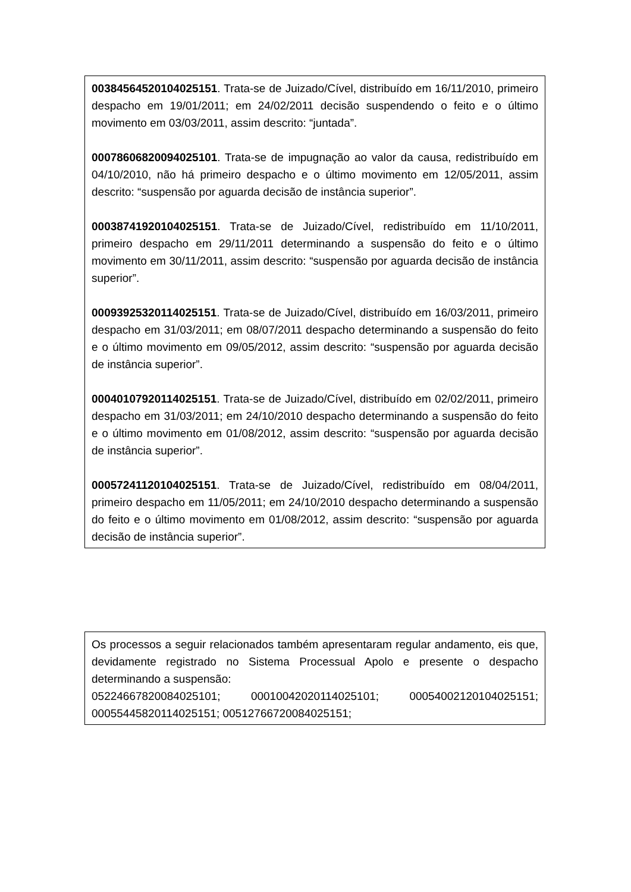00384564520104025151. Trata-se de Juizado/Cível, distribuído em 16/11/2010, primeiro despacho em 19/01/2011; em 24/02/2011 decisão suspendendo o feito e o último movimento em 03/03/2011, assim descrito: “juntada”.
00078606820094025101. Trata-se de impugnação ao valor da causa, redistribuído em 04/10/2010, não há primeiro despacho e o último movimento em 12/05/2011, assim descrito: “suspensão por aguarda decisão de instância superior”.
00038741920104025151. Trata-se de Juizado/Cível, redistribuído em 11/10/2011, primeiro despacho em 29/11/2011 determinando a suspensão do feito e o último movimento em 30/11/2011, assim descrito: “suspensão por aguarda decisão de instância superior”.
00093925320114025151. Trata-se de Juizado/Cível, distribuído em 16/03/2011, primeiro despacho em 31/03/2011; em 08/07/2011 despacho determinando a suspensão do feito e o último movimento em 09/05/2012, assim descrito: “suspensão por aguarda decisão de instância superior”.
00040107920114025151. Trata-se de Juizado/Cível, distribuído em 02/02/2011, primeiro despacho em 31/03/2011; em 24/10/2010 despacho determinando a suspensão do feito e o último movimento em 01/08/2012, assim descrito: “suspensão por aguarda decisão de instância superior”.
00057241120104025151. Trata-se de Juizado/Cível, redistribuído em 08/04/2011, primeiro despacho em 11/05/2011; em 24/10/2010 despacho determinando a suspensão do feito e o último movimento em 01/08/2012, assim descrito: “suspensão por aguarda decisão de instância superior”.
Os processos a seguir relacionados também apresentaram regular andamento, eis que, devidamente registrado no Sistema Processual Apolo e presente o despacho determinando a suspensão:
05224667820084025101; 00010042020114025101; 00054002120104025151; 00055445820114025151; 00512766720084025151;